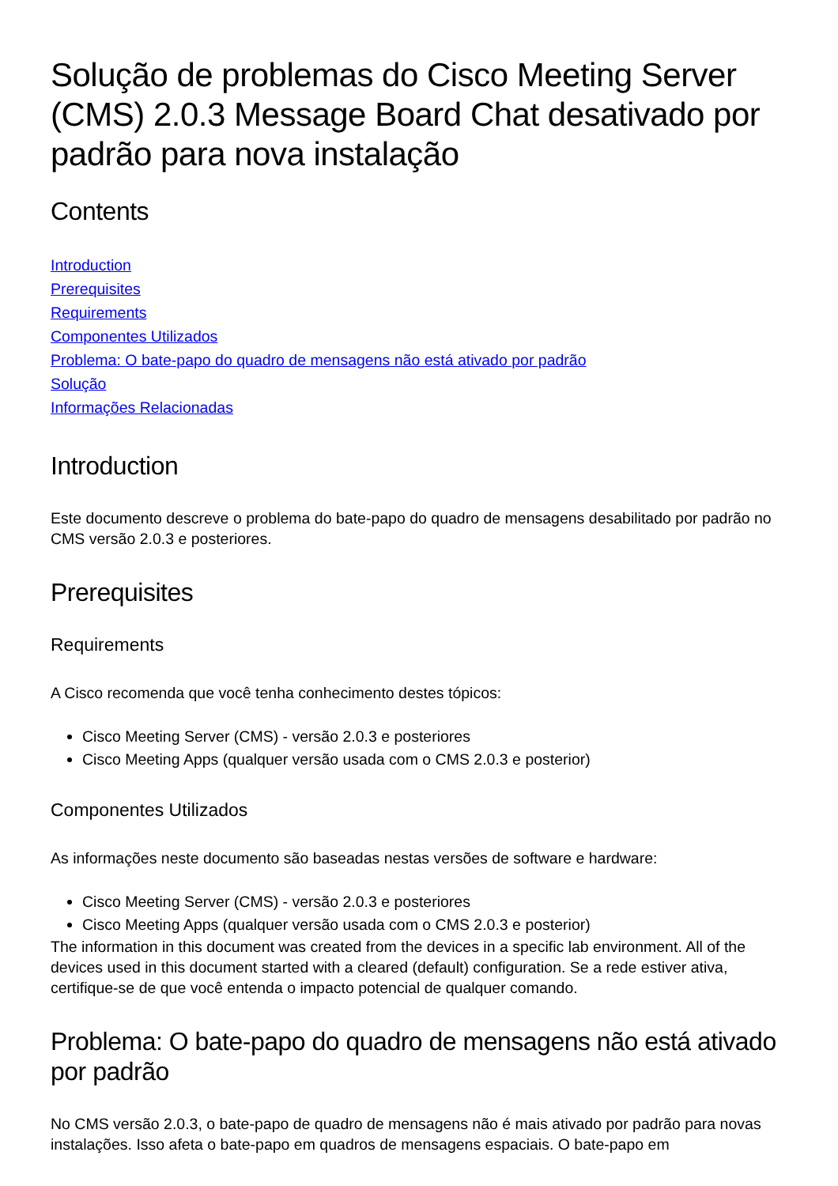Solução de problemas do Cisco Meeting Server (CMS) 2.0.3 Message Board Chat desativado por padrão para nova instalação
Contents
Introduction
Prerequisites
Requirements
Componentes Utilizados
Problema: O bate-papo do quadro de mensagens não está ativado por padrão
Solução
Informações Relacionadas
Introduction
Este documento descreve o problema do bate-papo do quadro de mensagens desabilitado por padrão no CMS versão 2.0.3 e posteriores.
Prerequisites
Requirements
A Cisco recomenda que você tenha conhecimento destes tópicos:
Cisco Meeting Server (CMS) - versão 2.0.3 e posteriores
Cisco Meeting Apps (qualquer versão usada com o CMS 2.0.3 e posterior)
Componentes Utilizados
As informações neste documento são baseadas nestas versões de software e hardware:
Cisco Meeting Server (CMS) - versão 2.0.3 e posteriores
Cisco Meeting Apps (qualquer versão usada com o CMS 2.0.3 e posterior)
The information in this document was created from the devices in a specific lab environment. All of the devices used in this document started with a cleared (default) configuration. Se a rede estiver ativa, certifique-se de que você entenda o impacto potencial de qualquer comando.
Problema: O bate-papo do quadro de mensagens não está ativado por padrão
No CMS versão 2.0.3, o bate-papo de quadro de mensagens não é mais ativado por padrão para novas instalações. Isso afeta o bate-papo em quadros de mensagens espaciais. O bate-papo em